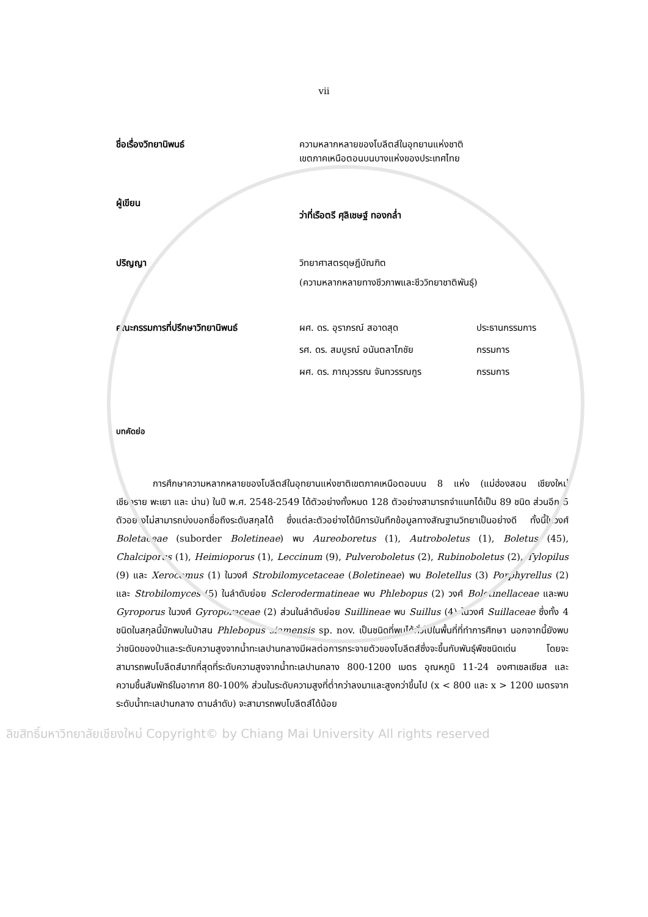vii
ชื่อเรื่องวิทยานิพนธ์ ความหลากหลายของโบลีตส์ในอุทยานแห่งชาติ
เขตภาคเหนือตอนบนบางแห่งของประเทศไทย
ผู้เขียน
ว่าที่เรือตรี ศุลิเชษฐ์ ทองกล่ำ
ปริญญา วิทยาศาสตรดุษฎีบัณฑิต
(ความหลากหลายทางชีวภาพและชีววิทยาชาติพันธุ์)
คณะกรรมการที่ปรึกษาวิทยานิพนธ์ ผศ. ดร. อุราภรณ์ สอาดสุด
รศ. ดร. สมบูรณ์ อนันตลาโภชัย
ผศ. ดร. ภาณุวรรณ จันทวรรณกูร
ประธานกรรมการ
กรรมการ
กรรมการ
บทคัดย่อ
การศึกษาความหลากหลายของโบลีตส์ในอุทยานแห่งชาติเขตภาคเหนือตอนบน 8 แห่ง (แม่ฮ่องสอน เชียงใหม่ เชียงราย พะเยา และ น่าน) ในปี พ.ศ. 2548-2549 ได้ตัวอย่างทั้งหมด 128 ตัวอย่างสามารถจำแนกได้เป็น 89 ชนิด ส่วนอีก 5 ตัวอย่างไม่สามารถบ่งบอกชื่อถึงระดับสกุลได้ ซึ่งแต่ละตัวอย่างได้มีการบันทึกข้อมูลทางสัณฐานวิทยาเป็นอย่างดี ทั้งนี้ในวงศ์ Boletaceae (suborder Boletineae) พบ Aureoboretus (1), Autroboletus (1), Boletus (45), Chalciporus (1), Heimioporus (1), Leccinum (9), Pulveroboletus (2), Rubinoboletus (2), Tylopilus (9) และ Xerocomus (1) ในวงศ์ Strobilomycetaceae (Boletineae) พบ Boletellus (3) Porphyrellus (2) และ Strobilomyces (5) ในลำดับย่อย Sclerodermatineae พบ Phlebopus (2) วงศ์ Boletinellaceae และพบ Gyroporus ในวงศ์ Gyroporaceae (2) ส่วนในลำดับย่อย Suillineae พบ Suillus (4) ในวงศ์ Suillaceae ซึ่งทั้ง 4 ชนิดในสกุลนี้มักพบในป่าสน Phlebopus siamensis sp. nov. เป็นชนิดที่พบได้ทั่วไปในพื้นที่ที่ทำการศึกษา นอกจากนี้ยังพบว่าชนิดของป่าและระดับความสูงจากน้ำทะเลปานกลางมีผลต่อการกระจายตัวของโบลีตส์ซึ่งจะขึ้นกับพันธุ์พืชชนิดเด่น โดยจะสามารถพบโบลีตส์มากที่สุดที่ระดับความสูงจากน้ำทะเลปานกลาง 800-1200 เมตร อุณหภูมิ 11-24 องศาเซลเซียส และความชื้นสัมพัทธ์ในอากาศ 80-100% ส่วนในระดับความสูงที่ต่ำกว่าลงมาและสูงกว่าขึ้นไป (x < 800 และ x > 1200 เมตรจาก ระดับน้ำทะเลปานกลาง ตามลำดับ) จะสามารถพบโบลีตส์ได้น้อย
ลิขสิทธิ์มหาวิทยาลัยเชียงใหม่ Copyright© by Chiang Mai University All rights reserved